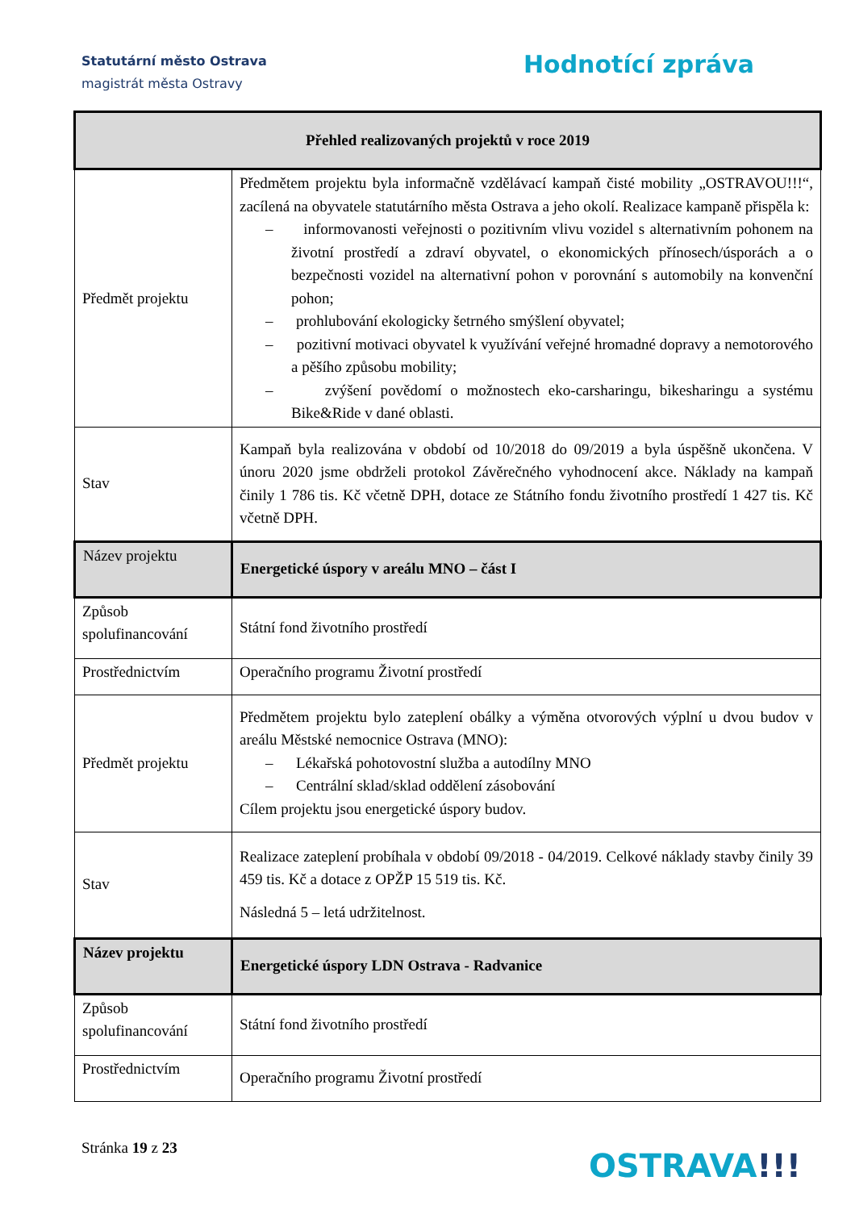Statutární město Ostrava
magistrát města Ostravy
Hodnotící zpráva
| Přehled realizovaných projektů v roce 2019 | |
| --- | --- |
| Předmět projektu | Předmětem projektu byla informačně vzdělávací kampaň čisté mobility „OSTRAVOU!!!“, zacílená na obyvatele statutárního města Ostrava a jeho okolí. Realizace kampaně přispěla k: – informovanosti veřejnosti o pozitivním vlivu vozidel s alternativním pohonem na životní prostředí a zdraví obyvatel, o ekonomických přínosech/úsporách a o bezpečnosti vozidel na alternativní pohon v porovnání s automobily na konvenční pohon; – prohlubování ekologicky šetrného smýšlení obyvatel; – pozitivní motivaci obyvatel k využívání veřejné hromadné dopravy a nemotorového a pěšího způsobu mobility; – zvýšení povědomí o možnostech eko-carsharingu, bikesharingu a systému Bike&Ride v dané oblasti. |
| Stav | Kampaň byla realizována v období od 10/2018 do 09/2019 a byla úspěšně ukončena. V únoru 2020 jsme obdrželi protokol Závěrečného vyhodnocení akce. Náklady na kampaň činily 1 786 tis. Kč včetně DPH, dotace ze Státního fondu životního prostředí 1 427 tis. Kč včetně DPH. |
| Název projektu | Energetické úspory v areálu MNO – část I |
| Způsob spolufinancování | Státní fond životního prostředí |
| Prostřednictvím | Operačního programu Životní prostředí |
| Předmět projektu | Předmětem projektu bylo zateplení obálky a výměna otvorových výplní u dvou budov v areálu Městské nemocnice Ostrava (MNO): – Lékařská pohotovostní služba a autodílny MNO – Centrální sklad/sklad oddělení zásobování Cílem projektu jsou energetické úspory budov. |
| Stav | Realizace zateplení probíhala v období 09/2018 - 04/2019. Celkové náklady stavby činily 39 459 tis. Kč a dotace z OPŽP 15 519 tis. Kč. Následná 5 – letá udržitelnost. |
| Název projektu | Energetické úspory LDN Ostrava - Radvanice |
| Způsob spolufinancování | Státní fond životního prostředí |
| Prostřednictvím | Operačního programu Životní prostředí |
Stránka 19 z 23 OSTRAVA!!!